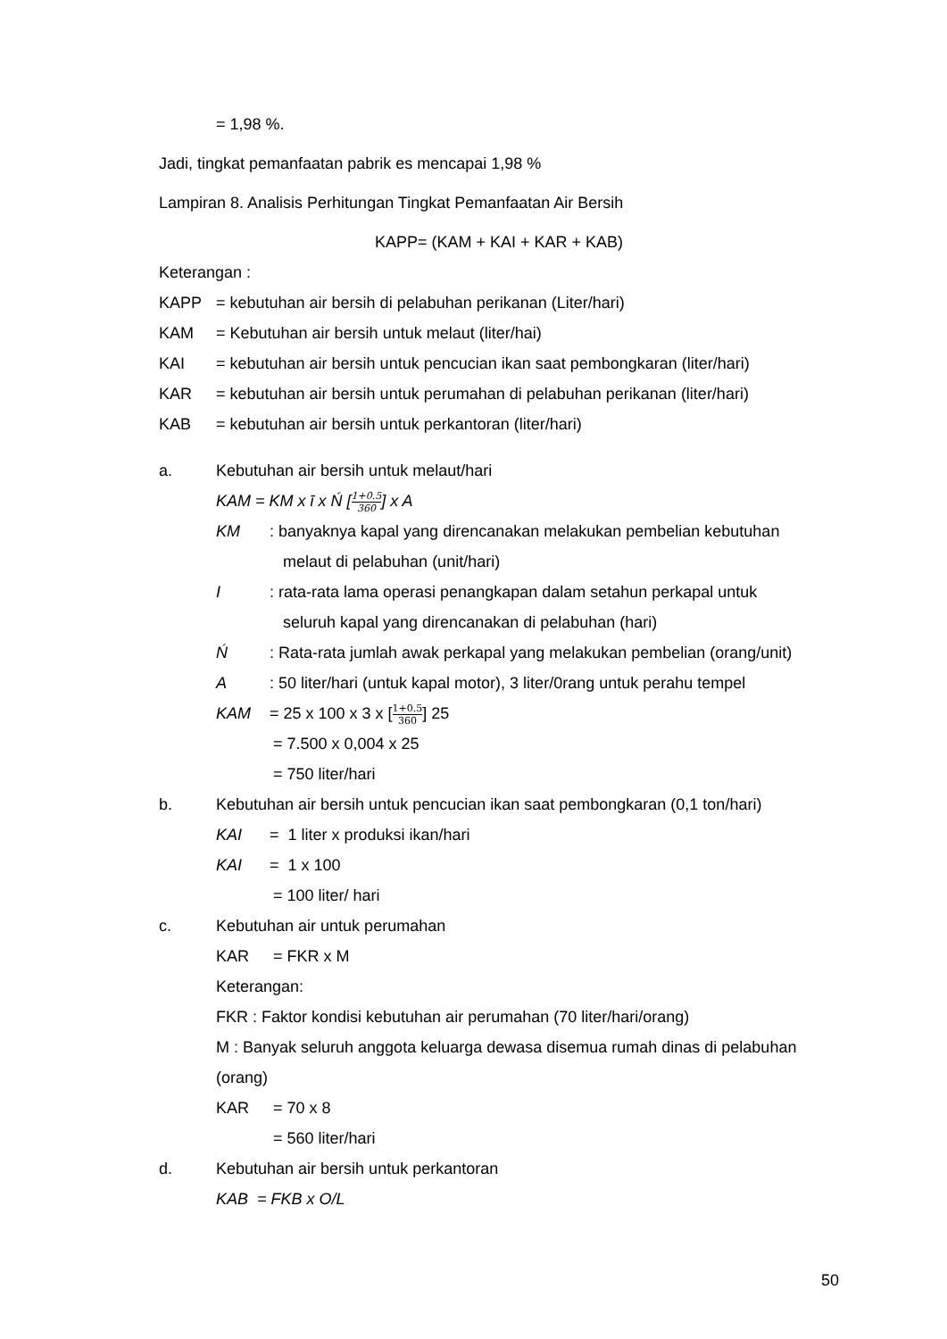= 1,98 %.
Jadi, tingkat pemanfaatan pabrik es mencapai 1,98 %
Lampiran 8. Analisis Perhitungan Tingkat Pemanfaatan Air Bersih
KAPP= (KAM + KAI + KAR + KAB)
Keterangan :
KAPP = kebutuhan air bersih di pelabuhan perikanan (Liter/hari)
KAM = Kebutuhan air bersih untuk melaut (liter/hai)
KAI = kebutuhan air bersih untuk pencucian ikan saat pembongkaran (liter/hari)
KAR = kebutuhan air bersih untuk perumahan di pelabuhan perikanan (liter/hari)
KAB = kebutuhan air bersih untuk perkantoran (liter/hari)
a. Kebutuhan air bersih untuk melaut/hari
KAM = KM x ī x Ń [1+0.5 360] x A
KM: banyaknya kapal yang direncanakan melakukan pembelian kebutuhan
melaut di pelabuhan (unit/hari)
I: rata-rata lama operasi penangkapan dalam setahun perkapal untuk
seluruh kapal yang direncanakan di pelabuhan (hari)
Ń: Rata-rata jumlah awak perkapal yang melakukan pembelian (orang/unit)
A: 50 liter/hari (untuk kapal motor), 3 liter/0rang untuk perahu tempel
KAM = 25 x 100 x 3 x [1+0.5 360] 25
= 7.500 x 0,004 x 25
= 750 liter/hari
b. Kebutuhan air bersih untuk pencucian ikan saat pembongkaran (0,1 ton/hari)
KAI = 1 liter x produksi ikan/hari
KAI = 1 x 100
= 100 liter/ hari
c. Kebutuhan air untuk perumahan
KAR = FKR x M
Keterangan:
FKR : Faktor kondisi kebutuhan air perumahan (70 liter/hari/orang)
M : Banyak seluruh anggota keluarga dewasa disemua rumah dinas di pelabuhan (orang)
KAR = 70 x 8
= 560 liter/hari
d. Kebutuhan air bersih untuk perkantoran
KAB = FKB x O/L
50